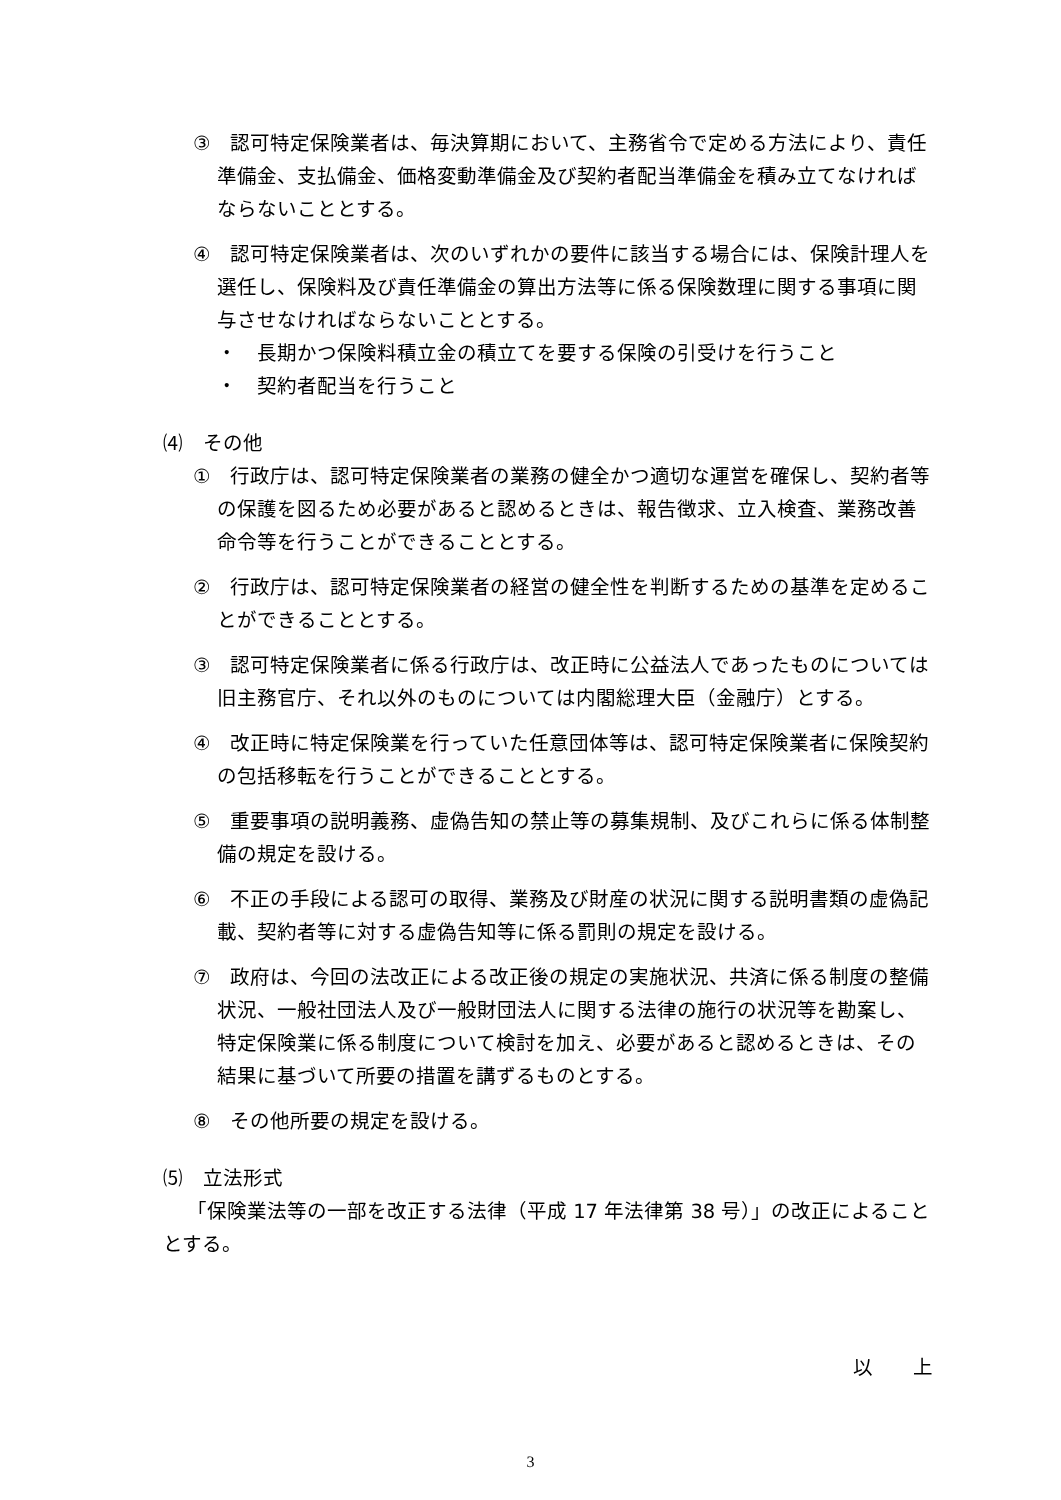③　認可特定保険業者は、毎決算期において、主務省令で定める方法により、責任準備金、支払備金、価格変動準備金及び契約者配当準備金を積み立てなければならないこととする。
④　認可特定保険業者は、次のいずれかの要件に該当する場合には、保険計理人を選任し、保険料及び責任準備金の算出方法等に係る保険数理に関する事項に関与させなければならないこととする。
・　長期かつ保険料積立金の積立てを要する保険の引受けを行うこと
・　契約者配当を行うこと
⑷　その他
①　行政庁は、認可特定保険業者の業務の健全かつ適切な運営を確保し、契約者等の保護を図るため必要があると認めるときは、報告徴求、立入検査、業務改善命令等を行うことができることとする。
②　行政庁は、認可特定保険業者の経営の健全性を判断するための基準を定めることができることとする。
③　認可特定保険業者に係る行政庁は、改正時に公益法人であったものについては旧主務官庁、それ以外のものについては内閣総理大臣（金融庁）とする。
④　改正時に特定保険業を行っていた任意団体等は、認可特定保険業者に保険契約の包括移転を行うことができることとする。
⑤　重要事項の説明義務、虚偽告知の禁止等の募集規制、及びこれらに係る体制整備の規定を設ける。
⑥　不正の手段による認可の取得、業務及び財産の状況に関する説明書類の虚偽記載、契約者等に対する虚偽告知等に係る罰則の規定を設ける。
⑦　政府は、今回の法改正による改正後の規定の実施状況、共済に係る制度の整備状況、一般社団法人及び一般財団法人に関する法律の施行の状況等を勘案し、特定保険業に係る制度について検討を加え、必要があると認めるときは、その結果に基づいて所要の措置を講ずるものとする。
⑧　その他所要の規定を設ける。
⑸　立法形式
「保険業法等の一部を改正する法律（平成 17 年法律第 38 号）」の改正によることとする。
以　　上
3